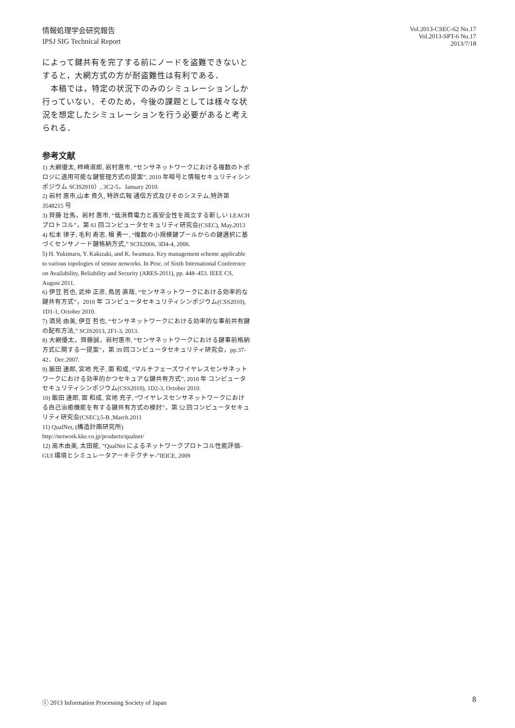情報処理学会研究報告
IPSJ SIG Technical Report
Vol.2013-CSEC-62 No.17
Vol.2013-SPT-6 No.17
2013/7/18
によって鍵共有を完了する前にノードを盗難できないとすると，大網方式の方が耐盗難性は有利である．
　本稿では，特定の状況下のみのシミュレーションしか行っていない．そのため，今後の課題としては様々な状況を想定したシミュレーションを行う必要があると考えられる．
参考文献
1) 大網優太, 柿崎淑郎, 岩村惠市, “センサネットワークにおける複数のトポロジに適用可能な鍵管理方式の提案”, 2010 年暗号と情報セキュリティシンポジウム SCIS2010）, 3C2-5，January 2010.
2) 岩村 惠市,山本 貴久, 特許広報 通信方式及びそのシステム,特許第 3548215 号
3) 齊藤 壮馬，岩村 惠市, “低消費電力と高安全性を両立する新しい LEACH プロトコル”，第 61 回コンピュータセキュリティ研究会(CSEC), May.2013
4) 松本 律子, 毛利 寿志, 楫 勇一, “複数の小規模鍵プールからの鍵選択に基づくセンサノード鍵格納方式,” SCIS2006, 3D4-4, 2006.
5) H. Yukimaru, Y. Kakizaki, and K. Iwamura. Key management scheme applicable to various topologies of sensor networks. In Proc. of Sixth International Conference on Availability, Reliability and Security (ARES-2011), pp. 448–453. IEEE CS, August 2011.
6) 伊豆 哲也, 武仲 正彦, 鳥居 直哉, “センサネットワークにおける効率的な鍵共有方式”，2010 年 コンピュータセキュリティシンポジウム(CSS2010), 1D1-1, October 2010.
7) 酒見 由美, 伊豆 哲也, “センサネットワークにおける効率的な事前共有鍵の配布方法,” SCIS2013, 2F1-3, 2013.
8) 大網優太，齊藤誠，岩村惠市, “センサネットワークにおける鍵事前格納方式に関する一提案”，第 39 回コンピュータセキュリティ研究会，pp.37-42．Dec.2007.
9) 飯田 達郎, 宮地 充子, 面 和成, “マルチフェーズワイヤレスセンサネットワークにおける効率的かつセキュアな鍵共有方式”, 2010 年 コンピュータセキュリティシンポジウム(CSS2010), 1D2-3, October 2010.
10) 飯田 達郎, 面 和成, 宮地 充子, “ワイヤレスセンサネットワークにおける自己治癒機能を有する鍵共有方式の検討”，第 52 回コンピュータセキュリティ研究会(CSEC),5-B ,March.2011
11) QualNet, (構造計画研究所)
http://network.kke.co.jp/products/qualnet/
12) 高木由美, 太田能, ”QualNet によるネットワークプロトコル性能評価-GUI 環境とシミュレータアーキテクチャ-”IEICE, 2009
ⓒ 2013 Information Processing Society of Japan
8